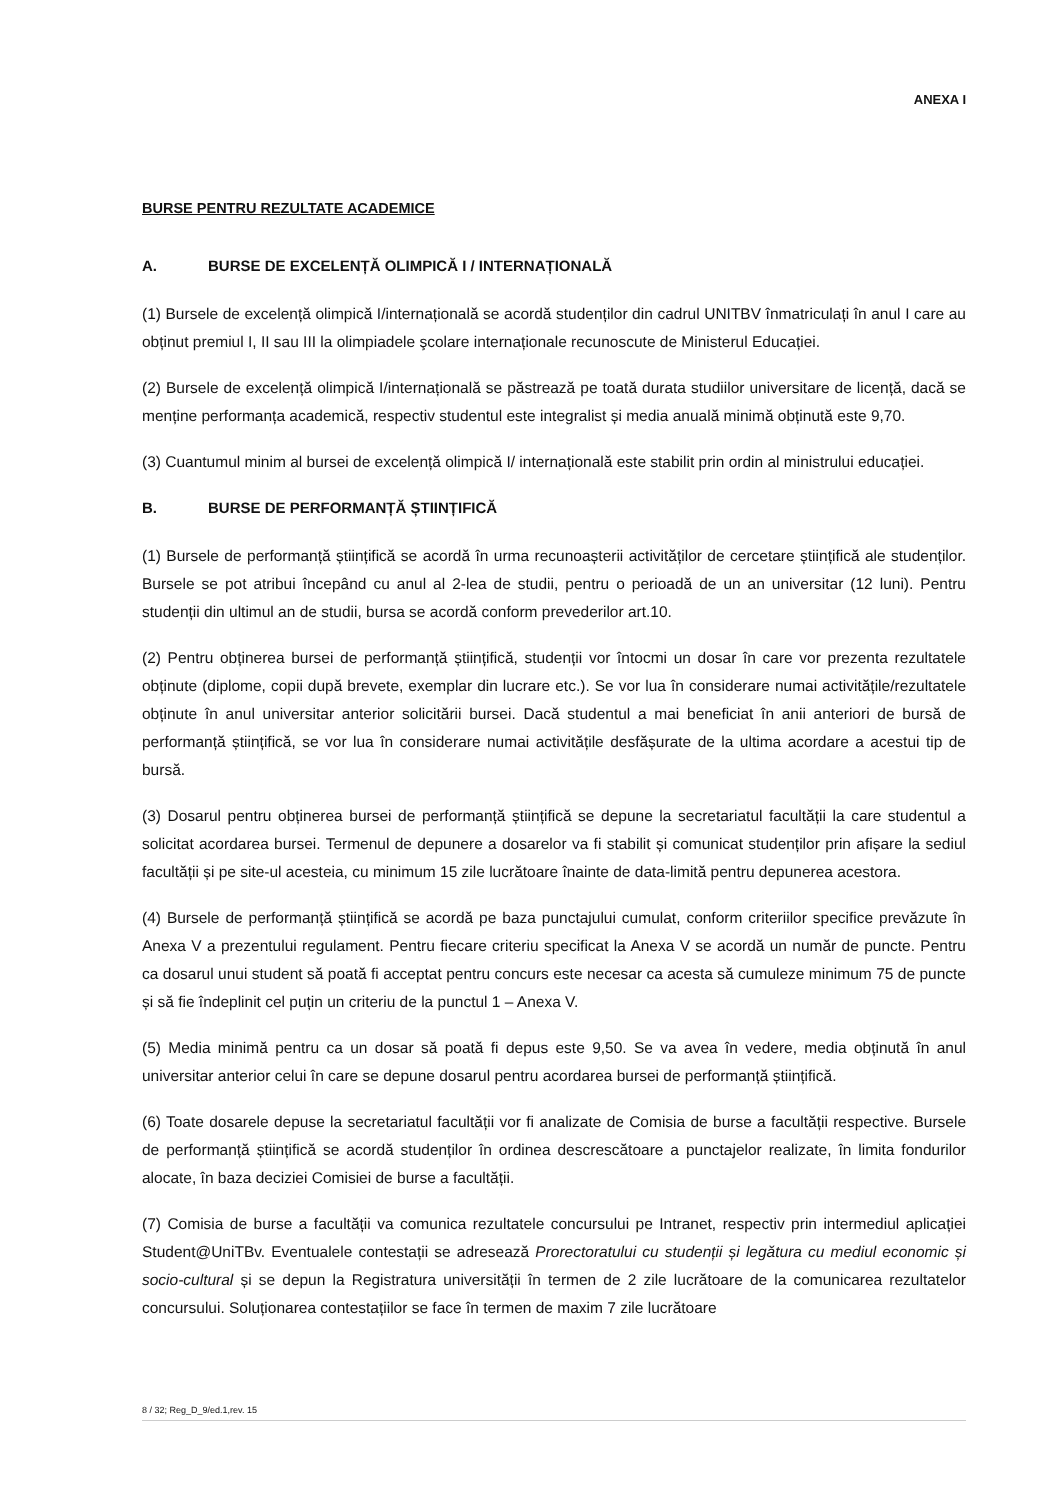ANEXA I
BURSE PENTRU REZULTATE ACADEMICE
A. BURSE DE EXCELENȚĂ OLIMPICĂ I / INTERNAȚIONALĂ
(1) Bursele de excelență olimpică I/internațională se acordă studenților din cadrul UNITBV înmatriculați în anul I care au obținut premiul I, II sau III la olimpiadele şcolare internaționale recunoscute de Ministerul Educației.
(2) Bursele de excelență olimpică I/internațională se păstrează pe toată durata studiilor universitare de licență, dacă se menține performanța academică, respectiv studentul este integralist și media anuală minimă obținută este 9,70.
(3) Cuantumul minim al bursei de excelență olimpică I/ internațională este stabilit prin ordin al ministrului educației.
B. BURSE DE PERFORMANȚĂ ȘTIINȚIFICĂ
(1) Bursele de performanță științifică se acordă în urma recunoașterii activităților de cercetare științifică ale studenților. Bursele se pot atribui începând cu anul al 2-lea de studii, pentru o perioadă de un an universitar (12 luni). Pentru studenții din ultimul an de studii, bursa se acordă conform prevederilor art.10.
(2) Pentru obținerea bursei de performanță științifică, studenții vor întocmi un dosar în care vor prezenta rezultatele obținute (diplome, copii după brevete, exemplar din lucrare etc.). Se vor lua în considerare numai activitățile/rezultatele obținute în anul universitar anterior solicitării bursei. Dacă studentul a mai beneficiat în anii anteriori de bursă de performanță științifică, se vor lua în considerare numai activitățile desfășurate de la ultima acordare a acestui tip de bursă.
(3) Dosarul pentru obținerea bursei de performanță științifică se depune la secretariatul facultății la care studentul a solicitat acordarea bursei. Termenul de depunere a dosarelor va fi stabilit și comunicat studenților prin afișare la sediul facultății și pe site-ul acesteia, cu minimum 15 zile lucrătoare înainte de data-limită pentru depunerea acestora.
(4) Bursele de performanță științifică se acordă pe baza punctajului cumulat, conform criteriilor specifice prevăzute în Anexa V a prezentului regulament. Pentru fiecare criteriu specificat la Anexa V se acordă un număr de puncte. Pentru ca dosarul unui student să poată fi acceptat pentru concurs este necesar ca acesta să cumuleze minimum 75 de puncte și să fie îndeplinit cel puțin un criteriu de la punctul 1 – Anexa V.
(5) Media minimă pentru ca un dosar să poată fi depus este 9,50. Se va avea în vedere, media obținută în anul universitar anterior celui în care se depune dosarul pentru acordarea bursei de performanță științifică.
(6) Toate dosarele depuse la secretariatul facultății vor fi analizate de Comisia de burse a facultății respective. Bursele de performanță științifică se acordă studenților în ordinea descrescătoare a punctajelor realizate, în limita fondurilor alocate, în baza deciziei Comisiei de burse a facultății.
(7) Comisia de burse a facultății va comunica rezultatele concursului pe Intranet, respectiv prin intermediul aplicației Student@UniTBv. Eventualele contestații se adresează Prorectoratului cu studenții și legătura cu mediul economic și socio-cultural și se depun la Registratura universității în termen de 2 zile lucrătoare de la comunicarea rezultatelor concursului. Soluționarea contestațiilor se face în termen de maxim 7 zile lucrătoare
8 / 32; Reg_D_9/ed.1,rev. 15